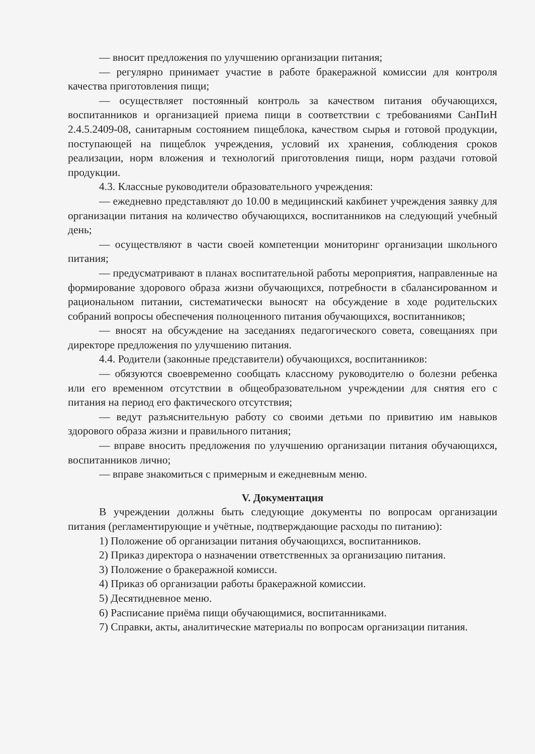— вносит предложения по улучшению организации питания;
— регулярно принимает участие в работе бракеражной комиссии для контроля качества приготовления пищи;
— осуществляет постоянный контроль за качеством питания обучающихся, воспитанников и организацией приема пищи в соответствии с требованиями СанПиН 2.4.5.2409-08, санитарным состоянием пищеблока, качеством сырья и готовой продукции, поступающей на пищеблок учреждения, условий их хранения, соблюдения сроков реализации, норм вложения и технологий приготовления пищи, норм раздачи готовой продукции.
4.3. Классные руководители образовательного учреждения:
— ежедневно представляют до 10.00 в медицинский какбинет учреждения заявку для организации питания на количество обучающихся, воспитанников на следующий учебный день;
— осуществляют в части своей компетенции мониторинг организации школьного питания;
— предусматривают в планах воспитательной работы мероприятия, направленные на формирование здорового образа жизни обучающихся, потребности в сбалансированном и рациональном питании, систематически выносят на обсуждение в ходе родительских собраний вопросы обеспечения полноценного питания обучающихся, воспитанников;
— вносят на обсуждение на заседаниях педагогического совета, совещаниях при директоре предложения по улучшению питания.
4.4. Родители (законные представители) обучающихся, воспитанников:
— обязуются своевременно сообщать классному руководителю о болезни ребенка или его временном отсутствии в общеобразовательном учреждении для снятия его с питания на период его фактического отсутствия;
— ведут разъяснительную работу со своими детьми по привитию им навыков здорового образа жизни и правильного питания;
— вправе вносить предложения по улучшению организации питания обучающихся, воспитанников лично;
— вправе знакомиться с примерным и ежедневным меню.
V. Документация
В учреждении должны быть следующие документы по вопросам организации питания (регламентирующие и учётные, подтверждающие расходы по питанию):
1) Положение об организации питания обучающихся, воспитанников.
2) Приказ директора о назначении ответственных за организацию питания.
3) Положение о бракеражной комисси.
4) Приказ об организации работы бракеражной комиссии.
5) Десятидневное меню.
6) Расписание приёма пищи обучающимися, воспитанниками.
7) Справки, акты, аналитические материалы по вопросам организации питания.